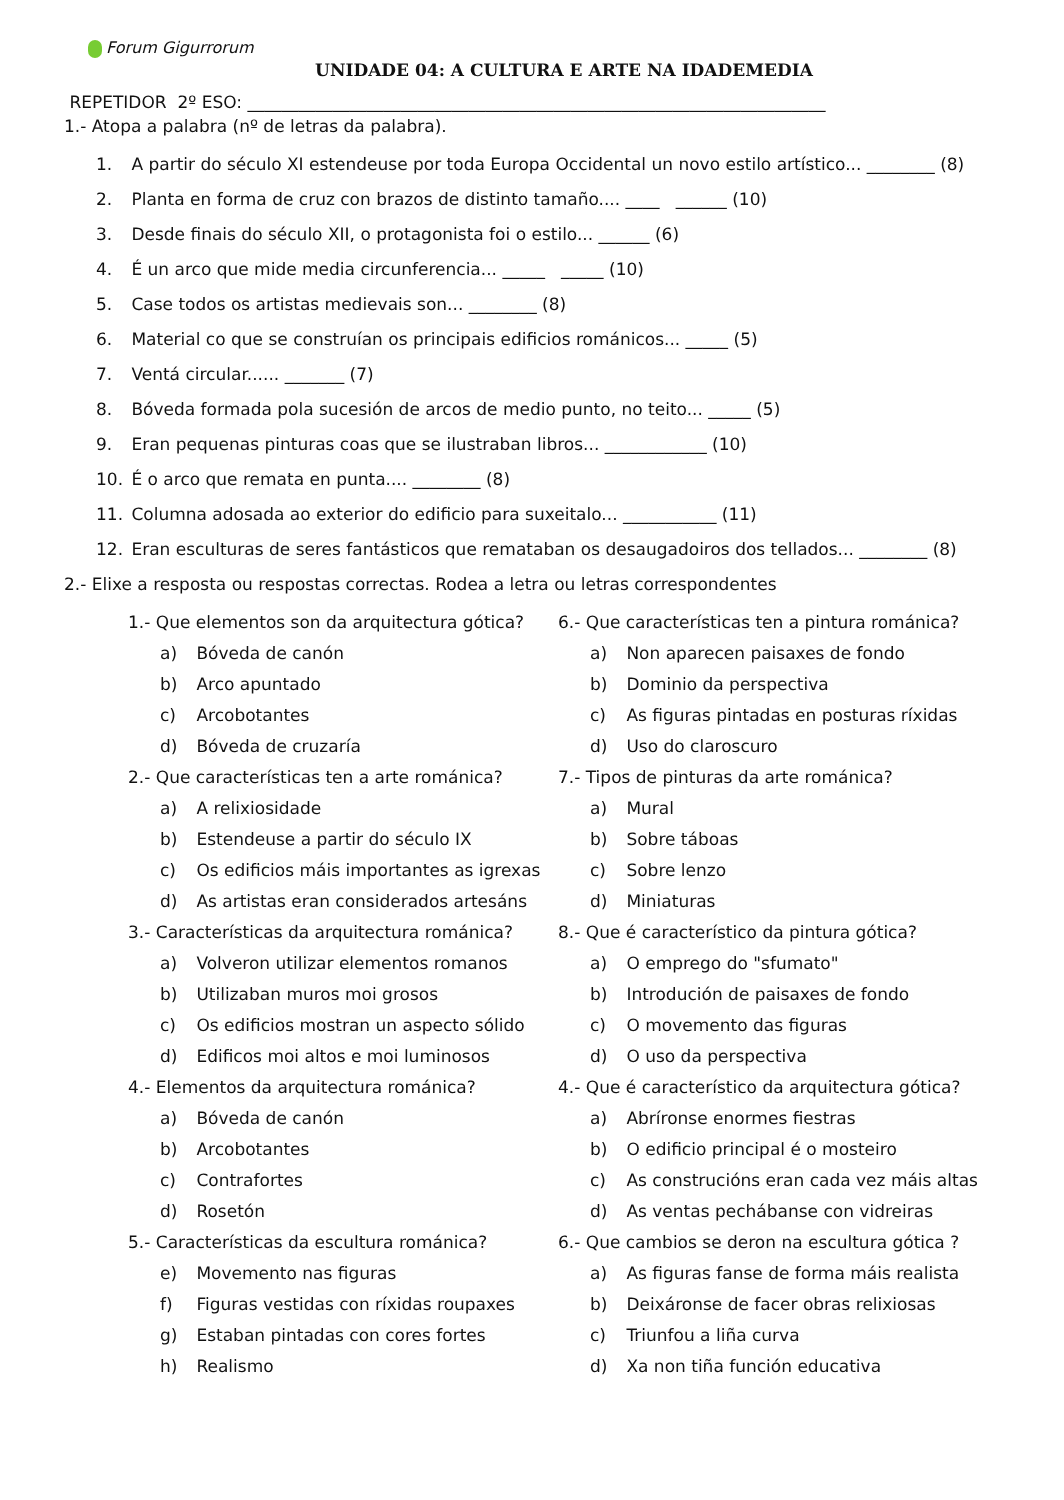Forum Gigurrorum
UNIDADE 04: A CULTURA E ARTE NA IDADEMEDIA
REPETIDOR 2º ESO: ____________________________________________________________________
1.- Atopa a palabra (nº de letras da palabra).
1. A partir do século XI estendeuse por toda Europa Occidental un novo estilo artístico... ________ (8)
2. Planta en forma de cruz con brazos de distinto tamaño.... ____ ______ (10)
3. Desde finais do século XII, o protagonista foi o estilo... ______ (6)
4. É un arco que mide media circunferencia... _____ _____ (10)
5. Case todos os artistas medievais son... ________ (8)
6. Material co que se construían os principais edificios románicos... _____ (5)
7. Ventá circular...... _______ (7)
8. Bóveda formada pola sucesión de arcos de medio punto, no teito... _____ (5)
9. Eran pequenas pinturas coas que se ilustraban libros... ____________ (10)
10. É o arco que remata en punta.... ________ (8)
11. Columna adosada ao exterior do edificio para suxeitalo... ___________ (11)
12. Eran esculturas de seres fantásticos que remataban os desaugadoiros dos tellados... ________ (8)
2.- Elixe a resposta ou respostas correctas. Rodea a letra ou letras correspondentes
1.- Que elementos son da arquitectura gótica?
a) Bóveda de canón
b) Arco apuntado
c) Arcobotantes
d) Bóveda de cruzaría
2.- Que características ten a arte románica?
a) A relixiosidade
b) Estendeuse a partir do século IX
c) Os edificios máis importantes as igrexas
d) As artistas eran considerados artesáns
3.- Características da arquitectura románica?
a) Volveron utilizar elementos romanos
b) Utilizaban muros moi grosos
c) Os edificios mostran un aspecto sólido
d) Edificos moi altos e moi luminosos
4.- Elementos da arquitectura románica?
a) Bóveda de canón
b) Arcobotantes
c) Contrafortes
d) Rosetón
5.- Características da escultura románica?
e) Movemento nas figuras
f) Figuras vestidas con ríxidas roupaxes
g) Estaban pintadas con cores fortes
h) Realismo
6.- Que características ten a pintura románica?
a) Non aparecen paisaxes de fondo
b) Dominio da perspectiva
c) As figuras pintadas en posturas ríxidas
d) Uso do claroscuro
7.- Tipos de pinturas da arte románica?
a) Mural
b) Sobre táboas
c) Sobre lenzo
d) Miniaturas
8.- Que é característico da pintura gótica?
a) O emprego do "sfumato"
b) Introdución de paisaxes de fondo
c) O movemento das figuras
d) O uso da perspectiva
4.- Que é característico da arquitectura gótica?
a) Abríronse enormes fiestras
b) O edificio principal é o mosteiro
c) As construcións eran cada vez máis altas
d) As ventas pechábanse con vidreiras
6.- Que cambios se deron na escultura gótica ?
a) As figuras fanse de forma máis realista
b) Deixáronse de facer obras relixiosas
c) Triunfou a liña curva
d) Xa non tiña función educativa